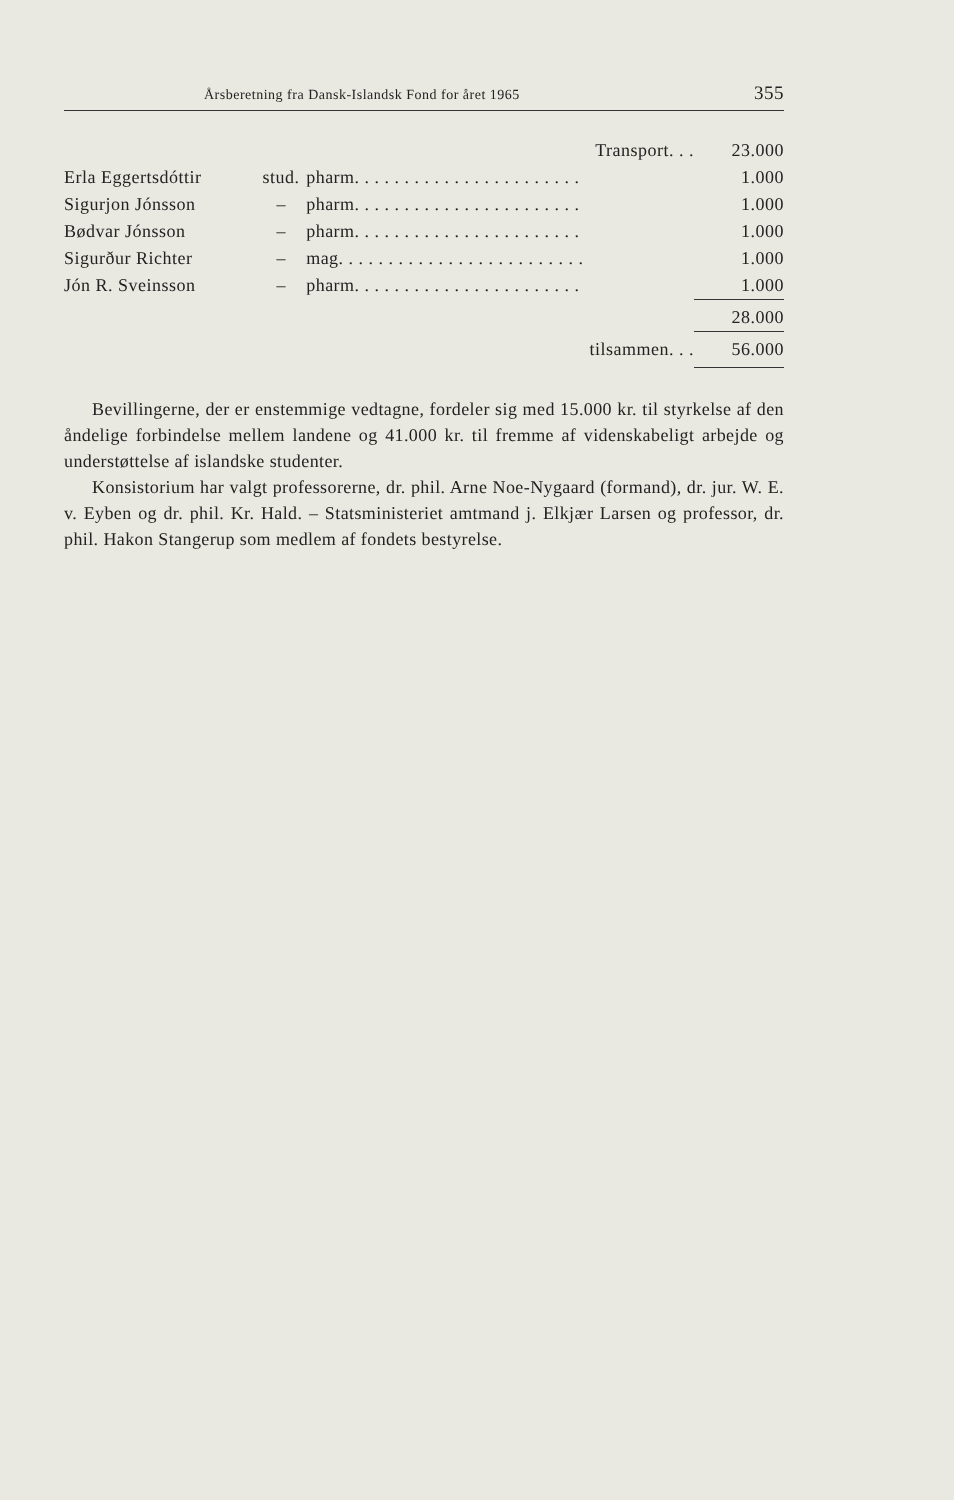Årsberetning fra Dansk-Islandsk Fond for året 1965 355
| Transport. . . | | | 23.000 |
| Erla Eggertsdóttir | stud. | pharm. . . . . . . . . . . . . . . . . . . . . . . | 1.000 |
| Sigurjon Jónsson | – | pharm. . . . . . . . . . . . . . . . . . . . . . . | 1.000 |
| Bødvar Jónsson | – | pharm. . . . . . . . . . . . . . . . . . . . . . . | 1.000 |
| Sigurður Richter | – | mag. . . . . . . . . . . . . . . . . . . . . . . . . | 1.000 |
| Jón R. Sveinsson | – | pharm. . . . . . . . . . . . . . . . . . . . . . . | 1.000 |
| | | | 28.000 |
| tilsammen. . . | | | 56.000 |
Bevillingerne, der er enstemmige vedtagne, fordeler sig med 15.000 kr. til styrkelse af den åndelige forbindelse mellem landene og 41.000 kr. til fremme af videnskabeligt arbejde og understøttelse af islandske studenter.
Konsistorium har valgt professorerne, dr. phil. Arne Noe-Nygaard (formand), dr. jur. W. E. v. Eyben og dr. phil. Kr. Hald. – Statsministeriet amtmand j. Elkjær Larsen og professor, dr. phil. Hakon Stangerup som medlem af fondets bestyrelse.